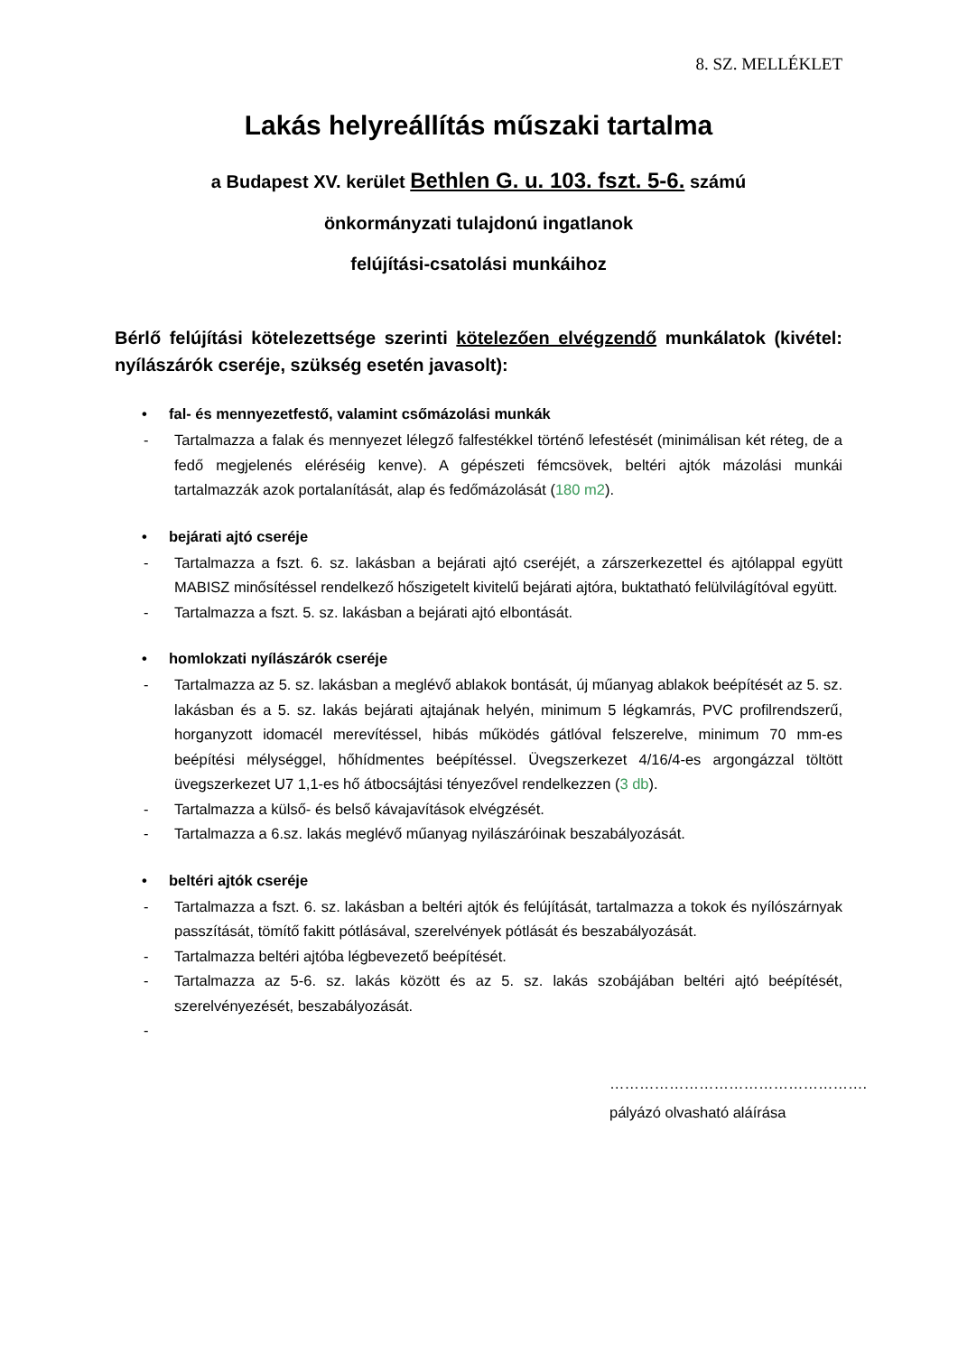8. SZ. MELLÉKLET
Lakás helyreállítás műszaki tartalma
a Budapest XV. kerület Bethlen G. u. 103. fszt. 5-6. számú
önkormányzati tulajdonú ingatlanok
felújítási-csatolási munkáihoz
Bérlő felújítási kötelezettsége szerinti kötelezően elvégzendő munkálatok (kivétel: nyílászárók cseréje, szükség esetén javasolt):
• fal- és mennyezetfestő, valamint csőmázolási munkák
- Tartalmazza a falak és mennyezet lélegző falfestékkel történő lefestését (minimálisan két réteg, de a fedő megjelenés eléréséig kenve). A gépészeti fémcsövek, beltéri ajtók mázolási munkái tartalmazzák azok portalanítását, alap és fedőmázolását (180 m2).
• bejárati ajtó cseréje
- Tartalmazza a fszt. 6. sz. lakásban a bejárati ajtó cseréjét, a zárszerkezettel és ajtólappal együtt MABISZ minősítéssel rendelkező hőszigetelt kivitelű bejárati ajtóra, buktatható felülvilágítóval együtt.
- Tartalmazza a fszt. 5. sz. lakásban a bejárati ajtó elbontását.
• homlokzati nyílászárók cseréje
- Tartalmazza az 5. sz. lakásban a meglévő ablakok bontását, új műanyag ablakok beépítését az 5. sz. lakásban és a 5. sz. lakás bejárati ajtajának helyén, minimum 5 légkamrás, PVC profilrendszerű, horganyzott idomacél merevítéssel, hibás működés gátlóval felszerelve, minimum 70 mm-es beépítési mélységgel, hőhídmentes beépítéssel. Üvegszerkezet 4/16/4-es argongázzal töltött üvegszerkezet U7 1,1-es hő átbocsájtási tényezővel rendelkezzen (3 db).
- Tartalmazza a külső- és belső kávajavítások elvégzését.
- Tartalmazza a 6.sz. lakás meglévő műanyag nyilászáróinak beszabályozását.
• beltéri ajtók cseréje
- Tartalmazza a fszt. 6. sz. lakásban a beltéri ajtók és felújítását, tartalmazza a tokok és nyílószárnyak passzítását, tömítő fakitt pótlásával, szerelvények pótlását és beszabályozását.
- Tartalmazza beltéri ajtóba légbevezető beépítését.
- Tartalmazza az 5-6. sz. lakás között és az 5. sz. lakás szobájában beltéri ajtó beépítését, szerelvényezését, beszabályozását.
-
…………………………………………….
pályázó olvasható aláírása